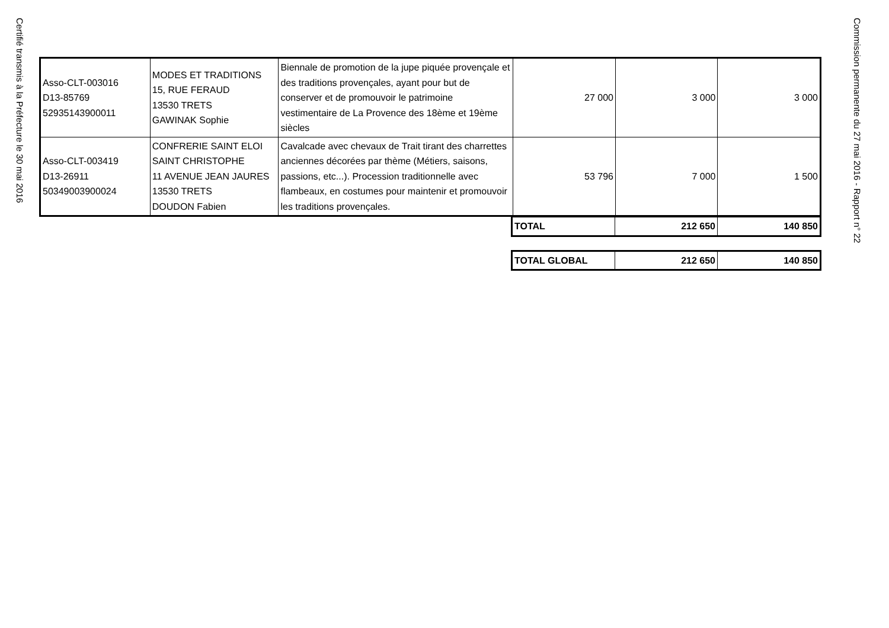Certifié transmis à la Préfecture le 30 mai 2016
| Asso-CLT-003016 D13-85769 52935143900011 | MODES ET TRADITIONS 15, RUE FERAUD 13530 TRETS GAWINAK Sophie | Biennale de promotion de la jupe piquée provençale et des traditions provençales, ayant pour but de conserver et de promouvoir le patrimoine vestimentaire de La Provence des 18ème et 19ème siècles | 27 000 | 3 000 | 3 000 |
| Asso-CLT-003419 D13-26911 50349003900024 | CONFRERIE SAINT ELOI SAINT CHRISTOPHE 11 AVENUE JEAN JAURES 13530 TRETS DOUDON Fabien | Cavalcade avec chevaux de Trait tirant des charrettes anciennes décorées par thème (Métiers, saisons, passions, etc...). Procession traditionnelle avec flambeaux, en costumes pour maintenir et promouvoir les traditions provençales. | 53 796 | 7 000 | 1 500 |
| TOTAL | 212 650 | 140 850 |
| TOTAL GLOBAL | 212 650 | 140 850 |
Commission permanente du 27 mai 2016 - Rapport n° 22